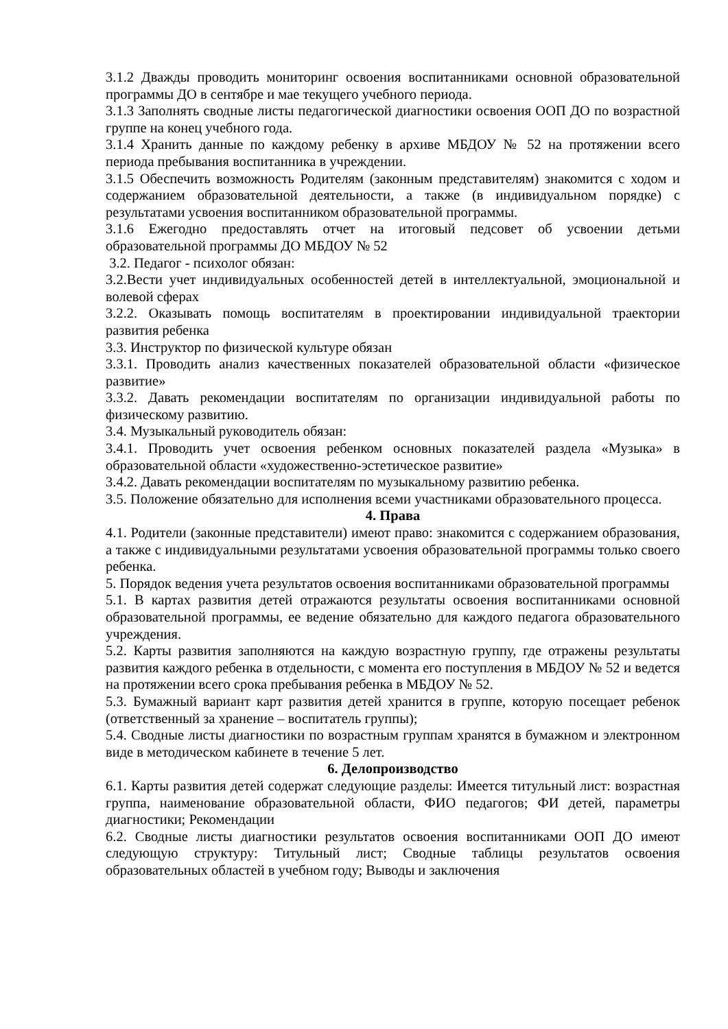3.1.2 Дважды проводить мониторинг освоения воспитанниками основной образовательной программы ДО в сентябре и мае текущего учебного периода.
3.1.3 Заполнять сводные листы педагогической диагностики освоения ООП ДО по возрастной группе на конец учебного года.
3.1.4 Хранить данные по каждому ребенку в архиве МБДОУ № 52 на протяжении всего периода пребывания воспитанника в учреждении.
3.1.5 Обеспечить возможность Родителям (законным представителям) знакомится с ходом и содержанием образовательной деятельности, а также (в индивидуальном порядке) с результатами усвоения воспитанником образовательной программы.
3.1.6 Ежегодно предоставлять отчет на итоговый педсовет об усвоении детьми образовательной программы ДО МБДОУ № 52
3.2. Педагог - психолог обязан:
3.2.Вести учет индивидуальных особенностей детей в интеллектуальной, эмоциональной и волевой сферах
3.2.2. Оказывать помощь воспитателям в проектировании индивидуальной траектории развития ребенка
3.3. Инструктор по физической культуре обязан
3.3.1. Проводить анализ качественных показателей образовательной области «физическое развитие»
3.3.2. Давать рекомендации воспитателям по организации индивидуальной работы по физическому развитию.
3.4. Музыкальный руководитель обязан:
3.4.1. Проводить учет освоения ребенком основных показателей раздела «Музыка» в образовательной области «художественно-эстетическое развитие»
3.4.2. Давать рекомендации воспитателям по музыкальному развитию ребенка.
3.5. Положение обязательно для исполнения всеми участниками образовательного процесса.
4. Права
4.1. Родители (законные представители) имеют право: знакомится с содержанием образования, а также с индивидуальными результатами усвоения образовательной программы только своего ребенка.
5. Порядок ведения учета результатов освоения воспитанниками образовательной программы
5.1. В картах развития детей отражаются результаты освоения воспитанниками основной образовательной программы, ее ведение обязательно для каждого педагога образовательного учреждения.
5.2. Карты развития заполняются на каждую возрастную группу, где отражены результаты развития каждого ребенка в отдельности, с момента его поступления в МБДОУ № 52 и ведется на протяжении всего срока пребывания ребенка в МБДОУ № 52.
5.3. Бумажный вариант карт развития детей хранится в группе, которую посещает ребенок (ответственный за хранение – воспитатель группы);
5.4. Сводные листы диагностики по возрастным группам хранятся в бумажном и электронном виде в методическом кабинете в течение 5 лет.
6. Делопроизводство
6.1. Карты развития детей содержат следующие разделы: Имеется титульный лист: возрастная группа, наименование образовательной области, ФИО педагогов; ФИ детей, параметры диагностики; Рекомендации
6.2. Сводные листы диагностики результатов освоения воспитанниками ООП ДО имеют следующую структуру: Титульный лист; Сводные таблицы результатов освоения образовательных областей в учебном году; Выводы и заключения